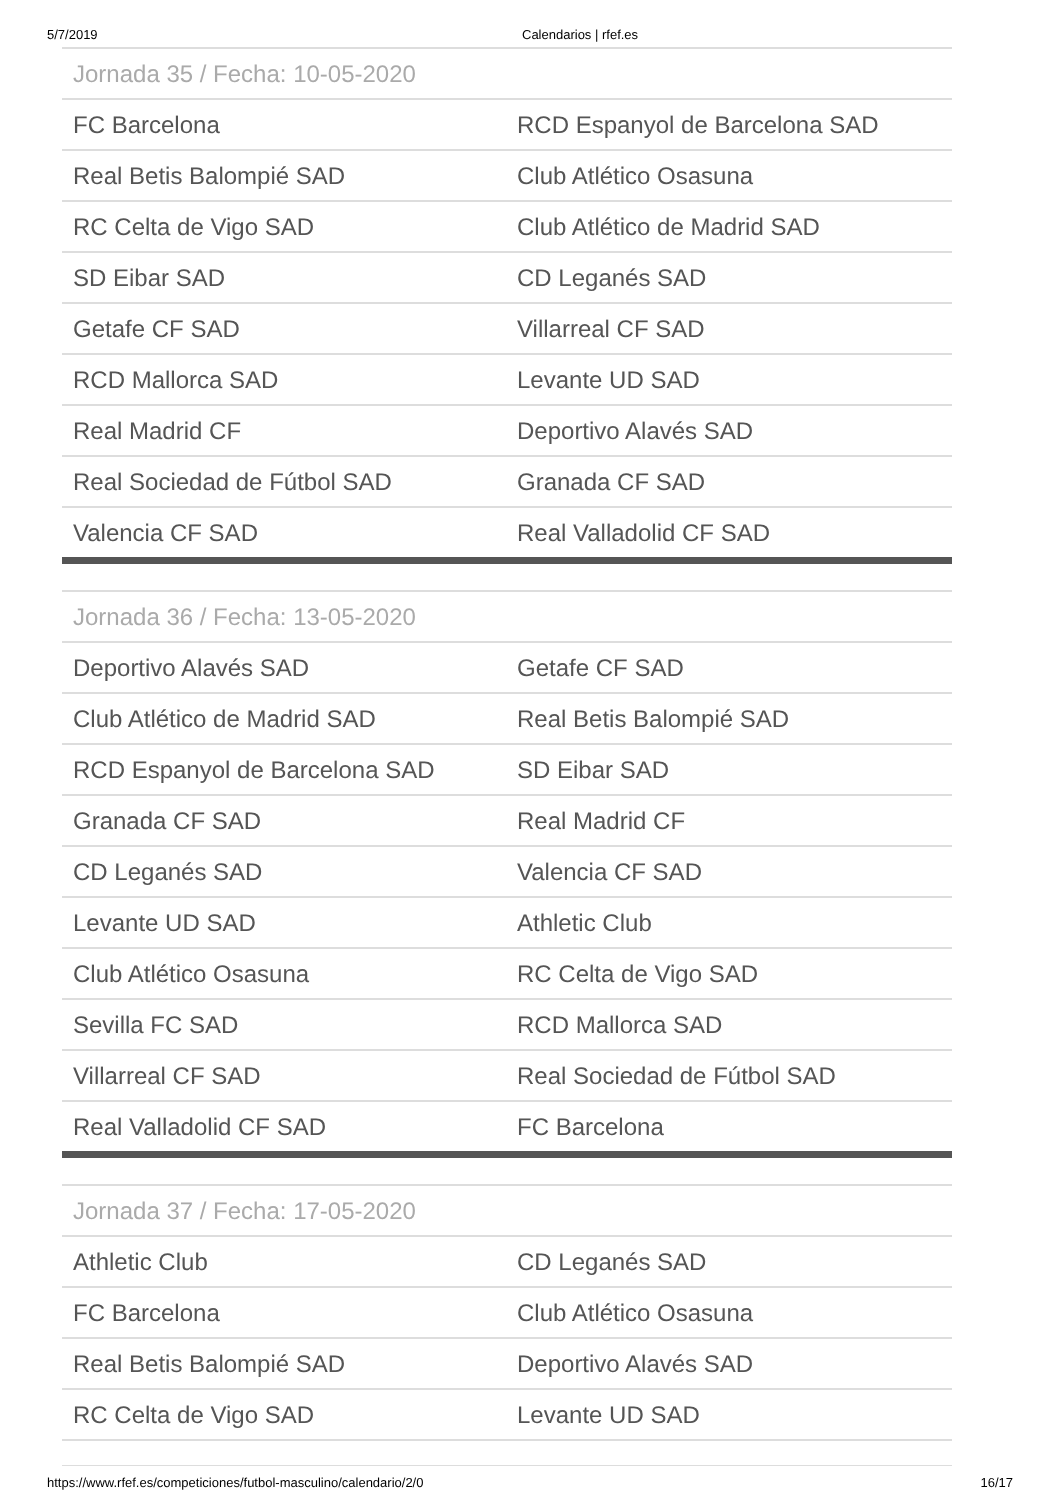5/7/2019 Calendarios | rfef.es
| Jornada 35 / Fecha: 10-05-2020 | |
| --- | --- |
| FC Barcelona | RCD Espanyol de Barcelona SAD |
| Real Betis Balompié SAD | Club Atlético Osasuna |
| RC Celta de Vigo SAD | Club Atlético de Madrid SAD |
| SD Eibar SAD | CD Leganés SAD |
| Getafe CF SAD | Villarreal CF SAD |
| RCD Mallorca SAD | Levante UD SAD |
| Real Madrid CF | Deportivo Alavés SAD |
| Real Sociedad de Fútbol SAD | Granada CF SAD |
| Valencia CF SAD | Real Valladolid CF SAD |
| Jornada 36 / Fecha: 13-05-2020 | |
| --- | --- |
| Deportivo Alavés SAD | Getafe CF SAD |
| Club Atlético de Madrid SAD | Real Betis Balompié SAD |
| RCD Espanyol de Barcelona SAD | SD Eibar SAD |
| Granada CF SAD | Real Madrid CF |
| CD Leganés SAD | Valencia CF SAD |
| Levante UD SAD | Athletic Club |
| Club Atlético Osasuna | RC Celta de Vigo SAD |
| Sevilla FC SAD | RCD Mallorca SAD |
| Villarreal CF SAD | Real Sociedad de Fútbol SAD |
| Real Valladolid CF SAD | FC Barcelona |
| Jornada 37 / Fecha: 17-05-2020 | |
| --- | --- |
| Athletic Club | CD Leganés SAD |
| FC Barcelona | Club Atlético Osasuna |
| Real Betis Balompié SAD | Deportivo Alavés SAD |
| RC Celta de Vigo SAD | Levante UD SAD |
https://www.rfef.es/competiciones/futbol-masculino/calendario/2/0 16/17